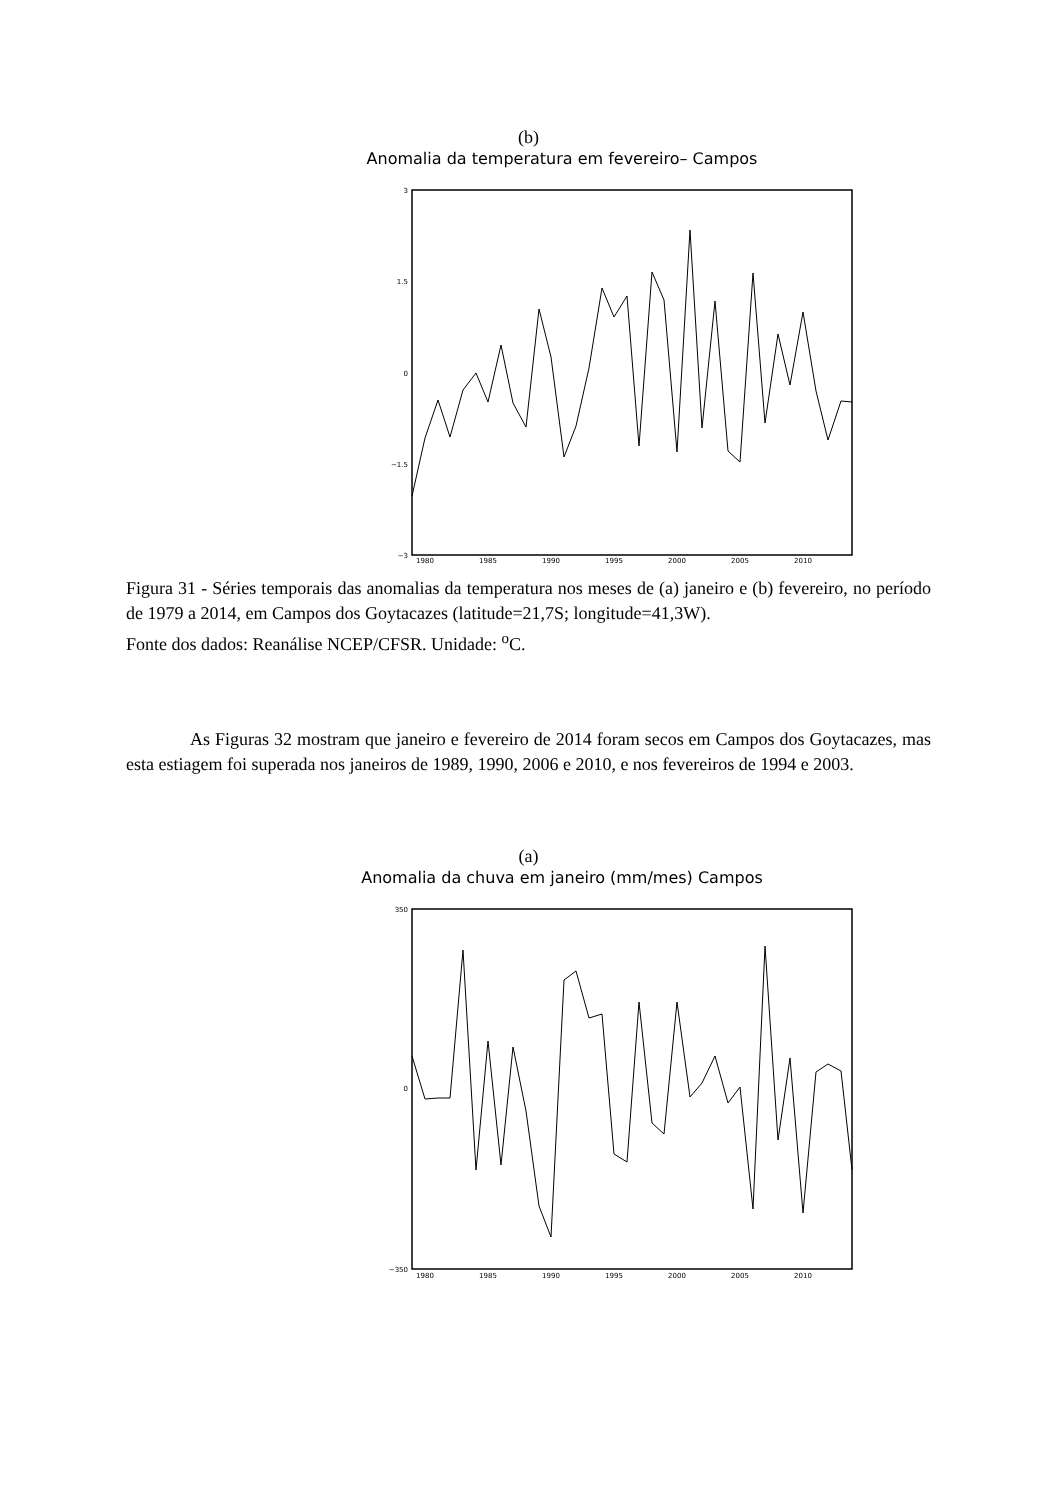(b)
Anomalia da temperatura em fevereiro– Campos
3
0
−3
1.5
−1.5
1980
1985
1990
1995
2000
2005
2010
Figura 31 - Séries temporais das anomalias da temperatura nos meses de (a) janeiro e (b) fevereiro, no período de 1979 a 2014, em Campos dos Goytacazes (latitude=21,7S; longitude=41,3W).
Fonte dos dados: Reanálise NCEP/CFSR. Unidade: <sup>o</sup>C.
As Figuras 32 mostram que janeiro e fevereiro de 2014 foram secos em Campos dos Goytacazes, mas esta estiagem foi superada nos janeiros de 1989, 1990, 2006 e 2010, e nos fevereiros de 1994 e 2003.
(a)
Anomalia da chuva em janeiro (mm/mes) Campos
350
0
−350
1980
1985
1990
1995
2000
2005
2010